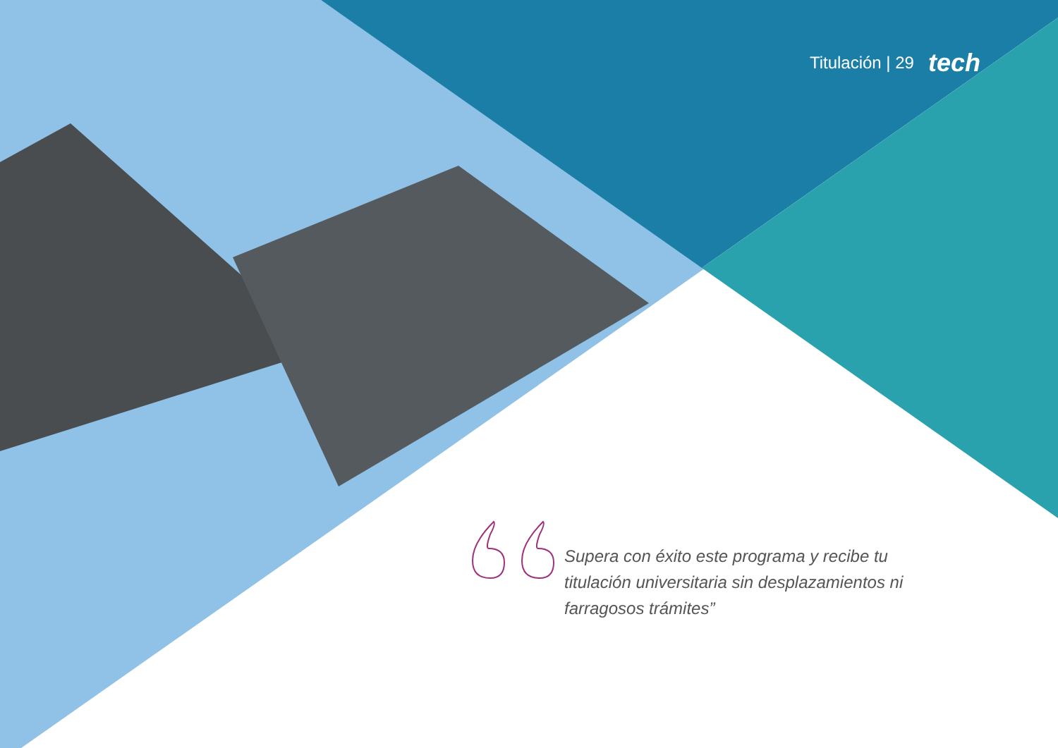Titulación | 29 tech
Supera con éxito este programa y recibe tu titulación universitaria sin desplazamientos ni farragosos trámites”